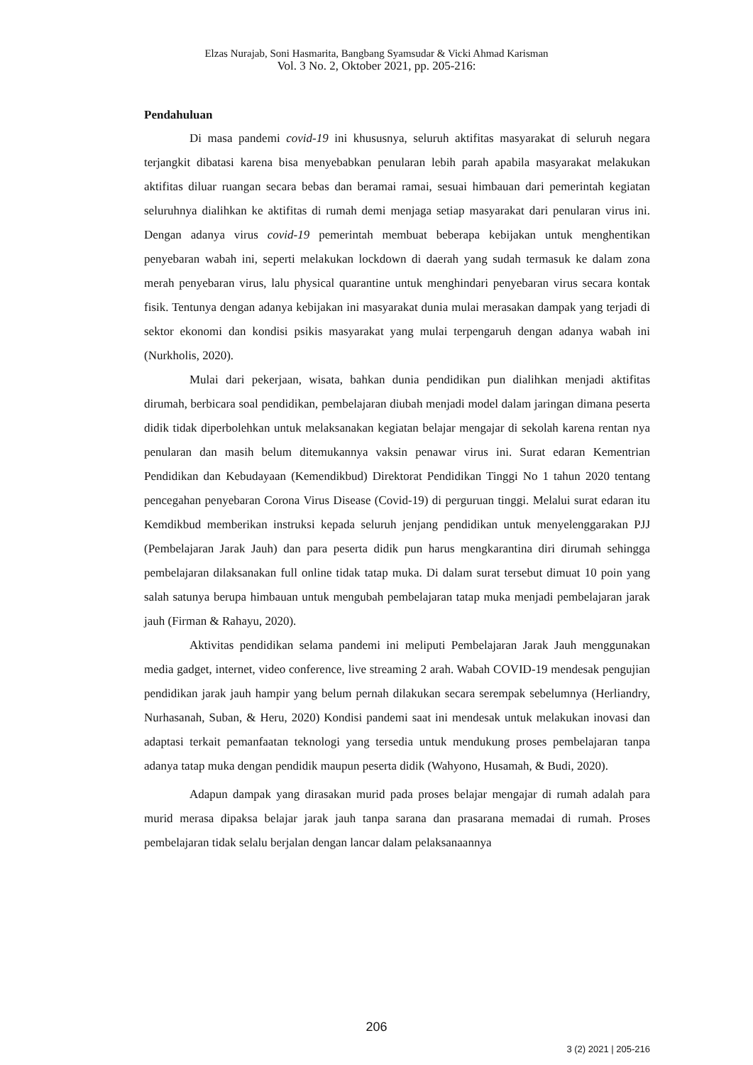Elzas Nurajab, Soni Hasmarita, Bangbang Syamsudar & Vicki Ahmad Karisman
Vol. 3 No. 2, Oktober 2021, pp. 205-216:
Pendahuluan
Di masa pandemi covid-19 ini khususnya, seluruh aktifitas masyarakat di seluruh negara terjangkit dibatasi karena bisa menyebabkan penularan lebih parah apabila masyarakat melakukan aktifitas diluar ruangan secara bebas dan beramai ramai, sesuai himbauan dari pemerintah kegiatan seluruhnya dialihkan ke aktifitas di rumah demi menjaga setiap masyarakat dari penularan virus ini. Dengan adanya virus covid-19 pemerintah membuat beberapa kebijakan untuk menghentikan penyebaran wabah ini, seperti melakukan lockdown di daerah yang sudah termasuk ke dalam zona merah penyebaran virus, lalu physical quarantine untuk menghindari penyebaran virus secara kontak fisik. Tentunya dengan adanya kebijakan ini masyarakat dunia mulai merasakan dampak yang terjadi di sektor ekonomi dan kondisi psikis masyarakat yang mulai terpengaruh dengan adanya wabah ini (Nurkholis, 2020).
Mulai dari pekerjaan, wisata, bahkan dunia pendidikan pun dialihkan menjadi aktifitas dirumah, berbicara soal pendidikan, pembelajaran diubah menjadi model dalam jaringan dimana peserta didik tidak diperbolehkan untuk melaksanakan kegiatan belajar mengajar di sekolah karena rentan nya penularan dan masih belum ditemukannya vaksin penawar virus ini. Surat edaran Kementrian Pendidikan dan Kebudayaan (Kemendikbud) Direktorat Pendidikan Tinggi No 1 tahun 2020 tentang pencegahan penyebaran Corona Virus Disease (Covid-19) di perguruan tinggi. Melalui surat edaran itu Kemdikbud memberikan instruksi kepada seluruh jenjang pendidikan untuk menyelenggarakan PJJ (Pembelajaran Jarak Jauh) dan para peserta didik pun harus mengkarantina diri dirumah sehingga pembelajaran dilaksanakan full online tidak tatap muka. Di dalam surat tersebut dimuat 10 poin yang salah satunya berupa himbauan untuk mengubah pembelajaran tatap muka menjadi pembelajaran jarak jauh (Firman & Rahayu, 2020).
Aktivitas pendidikan selama pandemi ini meliputi Pembelajaran Jarak Jauh menggunakan media gadget, internet, video conference, live streaming 2 arah. Wabah COVID-19 mendesak pengujian pendidikan jarak jauh hampir yang belum pernah dilakukan secara serempak sebelumnya (Herliandry, Nurhasanah, Suban, & Heru, 2020) Kondisi pandemi saat ini mendesak untuk melakukan inovasi dan adaptasi terkait pemanfaatan teknologi yang tersedia untuk mendukung proses pembelajaran tanpa adanya tatap muka dengan pendidik maupun peserta didik (Wahyono, Husamah, & Budi, 2020).
Adapun dampak yang dirasakan murid pada proses belajar mengajar di rumah adalah para murid merasa dipaksa belajar jarak jauh tanpa sarana dan prasarana memadai di rumah. Proses pembelajaran tidak selalu berjalan dengan lancar dalam pelaksanaannya
206
3 (2) 2021 | 205-216